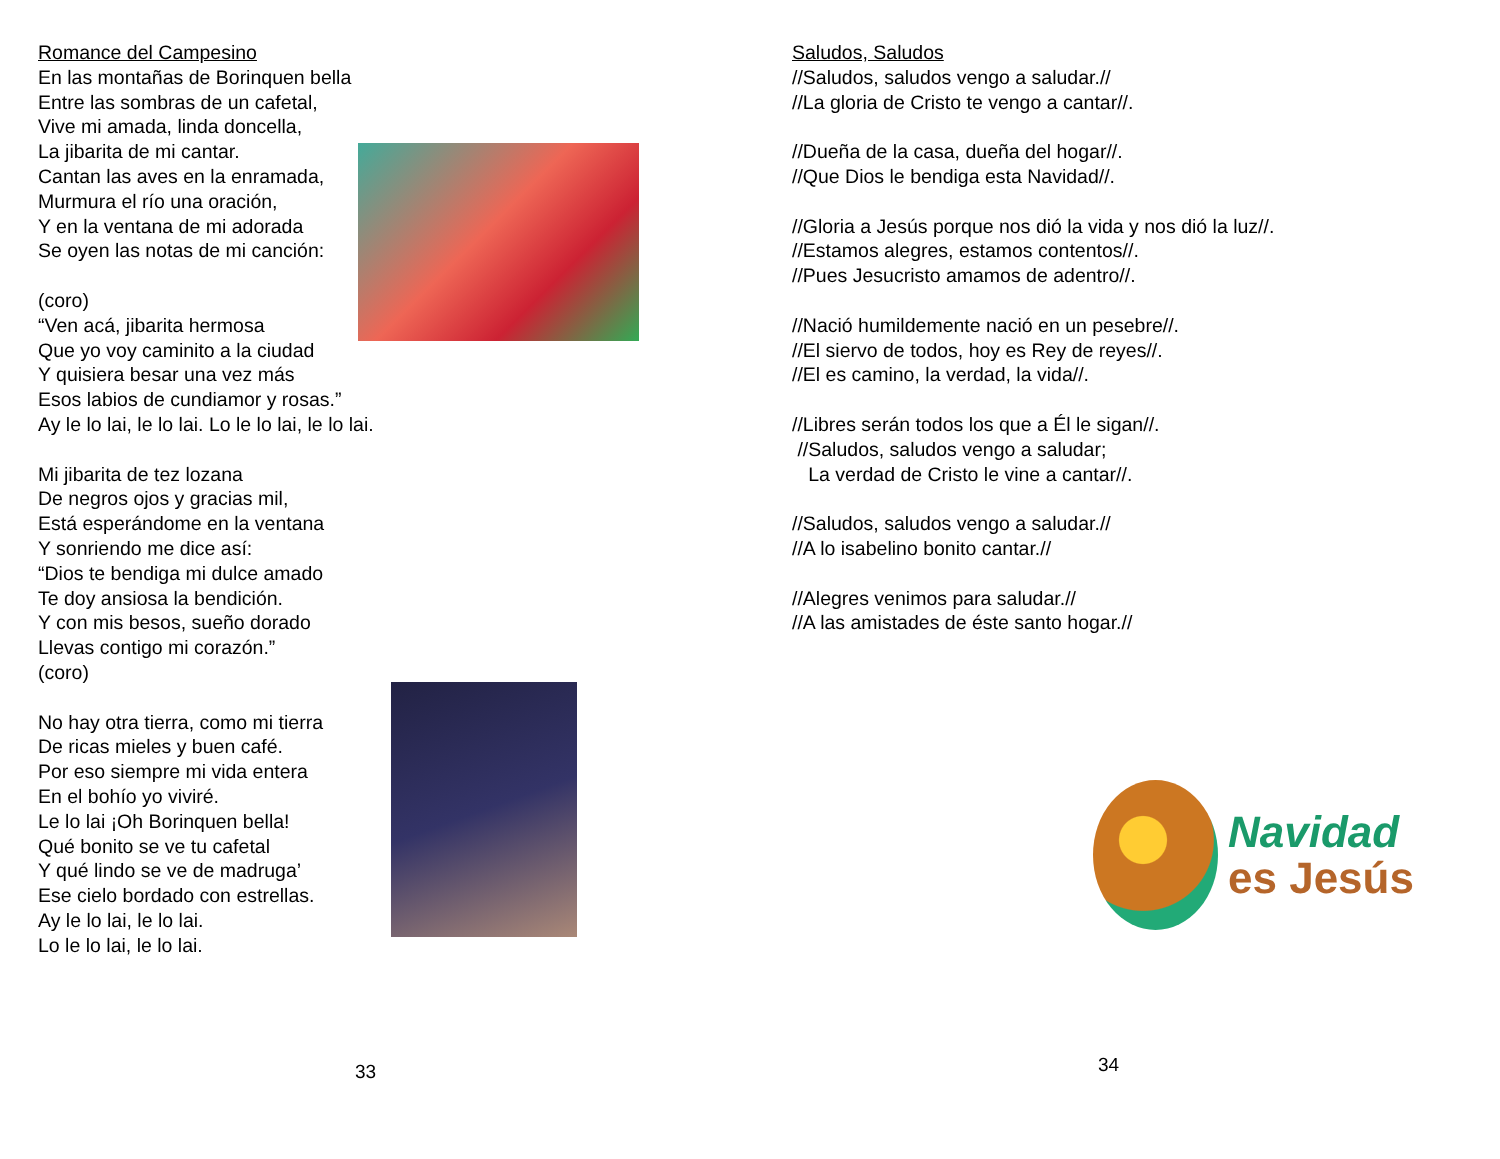Romance del Campesino
En las montañas de Borinquen bella
Entre las sombras de un cafetal,
Vive mi amada, linda doncella,
La jibarita de mi cantar.
Cantan las aves en la enramada,
Murmura el río una oración,
Y en la ventana de mi adorada
Se oyen las notas de mi canción:
(coro)
“Ven acá, jibarita hermosa
Que yo voy caminito a la ciudad
Y quisiera besar una vez más
Esos labios de cundiamor y rosas.”
Ay le lo lai, le lo lai. Lo le lo lai, le lo lai.
Mi jibarita de tez lozana
De negros ojos y gracias mil,
Está esperándome en la ventana
Y sonriendo me dice así:
“Dios te bendiga mi dulce amado
Te doy ansiosa la bendición.
Y con mis besos, sueño dorado
Llevas contigo mi corazón.”
(coro)
No hay otra tierra, como mi tierra
De ricas mieles y buen café.
Por eso siempre mi vida entera
En el bohío yo viviré.
Le lo lai ¡Oh Borinquen bella!
Qué bonito se ve tu cafetal
Y qué lindo se ve de madruga’
Ese cielo bordado con estrellas.
Ay le lo lai, le lo lai.
Lo le lo lai, le lo lai.
33
Saludos, Saludos
//Saludos, saludos vengo a saludar.//
//La gloria de Cristo te vengo a cantar//.
//Dueña de la casa, dueña del hogar//.
//Que Dios le bendiga esta Navidad//.
//Gloria a Jesús porque nos dió la vida y nos dió la luz//.
//Estamos alegres, estamos contentos//.
//Pues Jesucristo amamos de adentro//.
//Nació humildemente nació en un pesebre//.
//El siervo de todos, hoy es Rey de reyes//.
//El es camino, la verdad, la vida//.
//Libres serán todos los que a Él le sigan//.
//Saludos, saludos vengo a saludar;
La verdad de Cristo le vine a cantar//.
//Saludos, saludos vengo a saludar.//
//A lo isabelino bonito cantar.//
//Alegres venimos para saludar.//
//A las amistades de éste santo hogar.//
34
Navidad
es Jesús